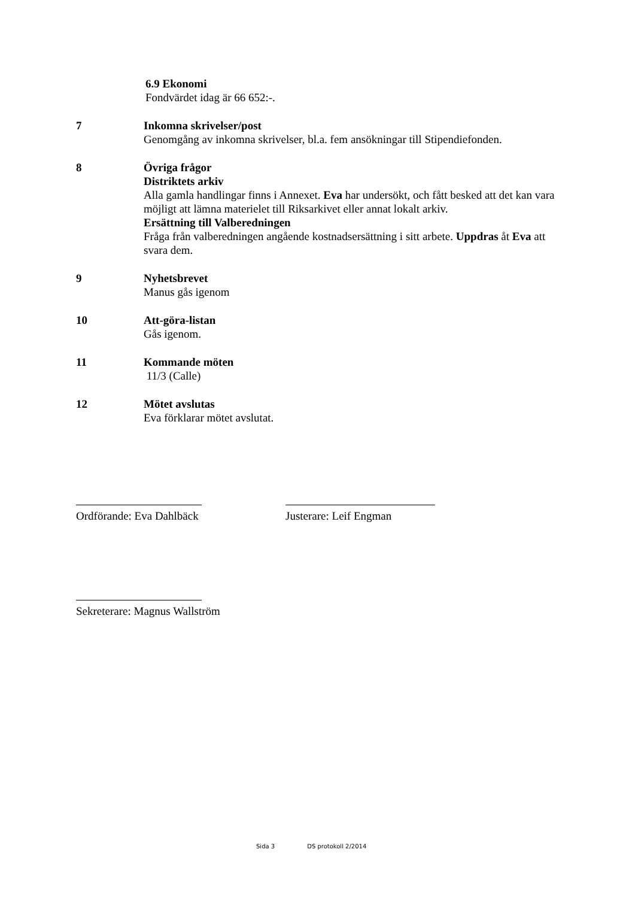6.9 Ekonomi
Fondvärdet idag är 66 652:-.
7 Inkomna skrivelser/post
Genomgång av inkomna skrivelser, bl.a. fem ansökningar till Stipendiefonden.
8 Övriga frågor
Distriktets arkiv
Alla gamla handlingar finns i Annexet. Eva har undersökt, och fått besked att det kan vara möjligt att lämna materielet till Riksarkivet eller annat lokalt arkiv.
Ersättning till Valberedningen
Fråga från valberedningen angående kostnadsersättning i sitt arbete. Uppdras åt Eva att svara dem.
9 Nyhetsbrevet
Manus gås igenom
10 Att-göra-listan
Gås igenom.
11 Kommande möten
11/3 (Calle)
12 Mötet avslutas
Eva förklarar mötet avslutat.
Ordförande: Eva Dahlbäck Justerare: Leif Engman
Sekreterare: Magnus Wallström
Sida 3 DS protokoll 2/2014